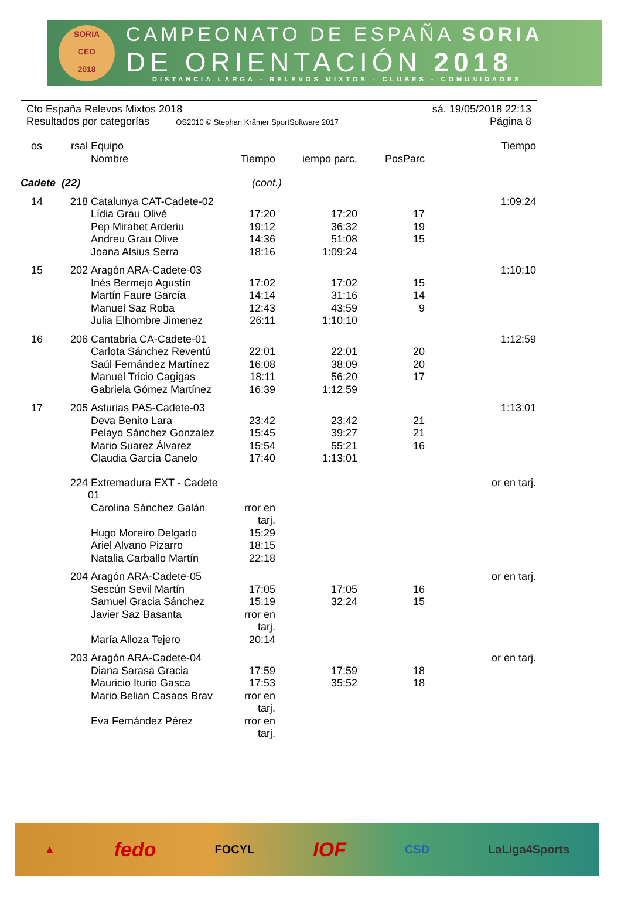SORIA
CEO
2018
CAMPEONATO DE ESPAÑA SORIA
DE ORIENTACIÓN 2018
DISTANCIA LARGA - RELEVOS MIXTOS - CLUBES - COMUNIDADES
Cto España Relevos Mixtos 2018 sá. 19/05/2018 22:13
Resultados por categorías OS2010 © Stephan Krämer SportSoftware 2017 Página 8
| | os | rsal | Equipo Nombre | Tiempo | iempo parc. | PosParc | Tiempo |
| --- | --- | --- | --- | --- | --- | --- | --- |
| Cadete (22) | | | | (cont.) | | | |
| | 14 | 218 | Catalunya CAT-Cadete-02 | | | | 1:09:24 |
| | | | Lídia Grau Olivé | 17:20 | 17:20 | 17 | |
| | | | Pep Mirabet Arderiu | 19:12 | 36:32 | 19 | |
| | | | Andreu Grau Olive | 14:36 | 51:08 | 15 | |
| | | | Joana Alsius Serra | 18:16 | 1:09:24 | | |
| | 15 | 202 | Aragón ARA-Cadete-03 | | | | 1:10:10 |
| | | | Inés Bermejo Agustín | 17:02 | 17:02 | 15 | |
| | | | Martín Faure García | 14:14 | 31:16 | 14 | |
| | | | Manuel Saz Roba | 12:43 | 43:59 | 9 | |
| | | | Julia Elhombre Jimenez | 26:11 | 1:10:10 | | |
| | 16 | 206 | Cantabria CA-Cadete-01 | | | | 1:12:59 |
| | | | Carlota Sánchez Reventú | 22:01 | 22:01 | 20 | |
| | | | Saúl Fernández Martínez | 16:08 | 38:09 | 20 | |
| | | | Manuel Tricio Cagigas | 18:11 | 56:20 | 17 | |
| | | | Gabriela Gómez Martínez | 16:39 | 1:12:59 | | |
| | 17 | 205 | Asturias PAS-Cadete-03 | | | | 1:13:01 |
| | | | Deva Benito Lara | 23:42 | 23:42 | 21 | |
| | | | Pelayo Sánchez Gonzalez | 15:45 | 39:27 | 21 | |
| | | | Mario Suarez Álvarez | 15:54 | 55:21 | 16 | |
| | | | Claudia García Canelo | 17:40 | 1:13:01 | | |
| | | 224 | Extremadura EXT - Cadete 01 | | | | or en tarj. |
| | | | Carolina Sánchez Galán | rror en tarj. | | | |
| | | | Hugo Moreiro Delgado | 15:29 | | | |
| | | | Ariel Alvano Pizarro | 18:15 | | | |
| | | | Natalia Carballo Martín | 22:18 | | | |
| | | 204 | Aragón ARA-Cadete-05 | | | | or en tarj. |
| | | | Sescún Sevil Martín | 17:05 | 17:05 | 16 | |
| | | | Samuel Gracia Sánchez | 15:19 | 32:24 | 15 | |
| | | | Javier Saz Basanta | rror en tarj. | | | |
| | | | María Alloza Tejero | 20:14 | | | |
| | | 203 | Aragón ARA-Cadete-04 | | | | or en tarj. |
| | | | Diana Sarasa Gracia | 17:59 | 17:59 | 18 | |
| | | | Mauricio Iturio Gasca | 17:53 | 35:52 | 18 | |
| | | | Mario Belian Casaos Brav | rror en tarj. | | | |
| | | | Eva Fernández Pérez | rror en tarj. | | | |
▲ fedo FOCYL IOF CSD LaLiga4Sports